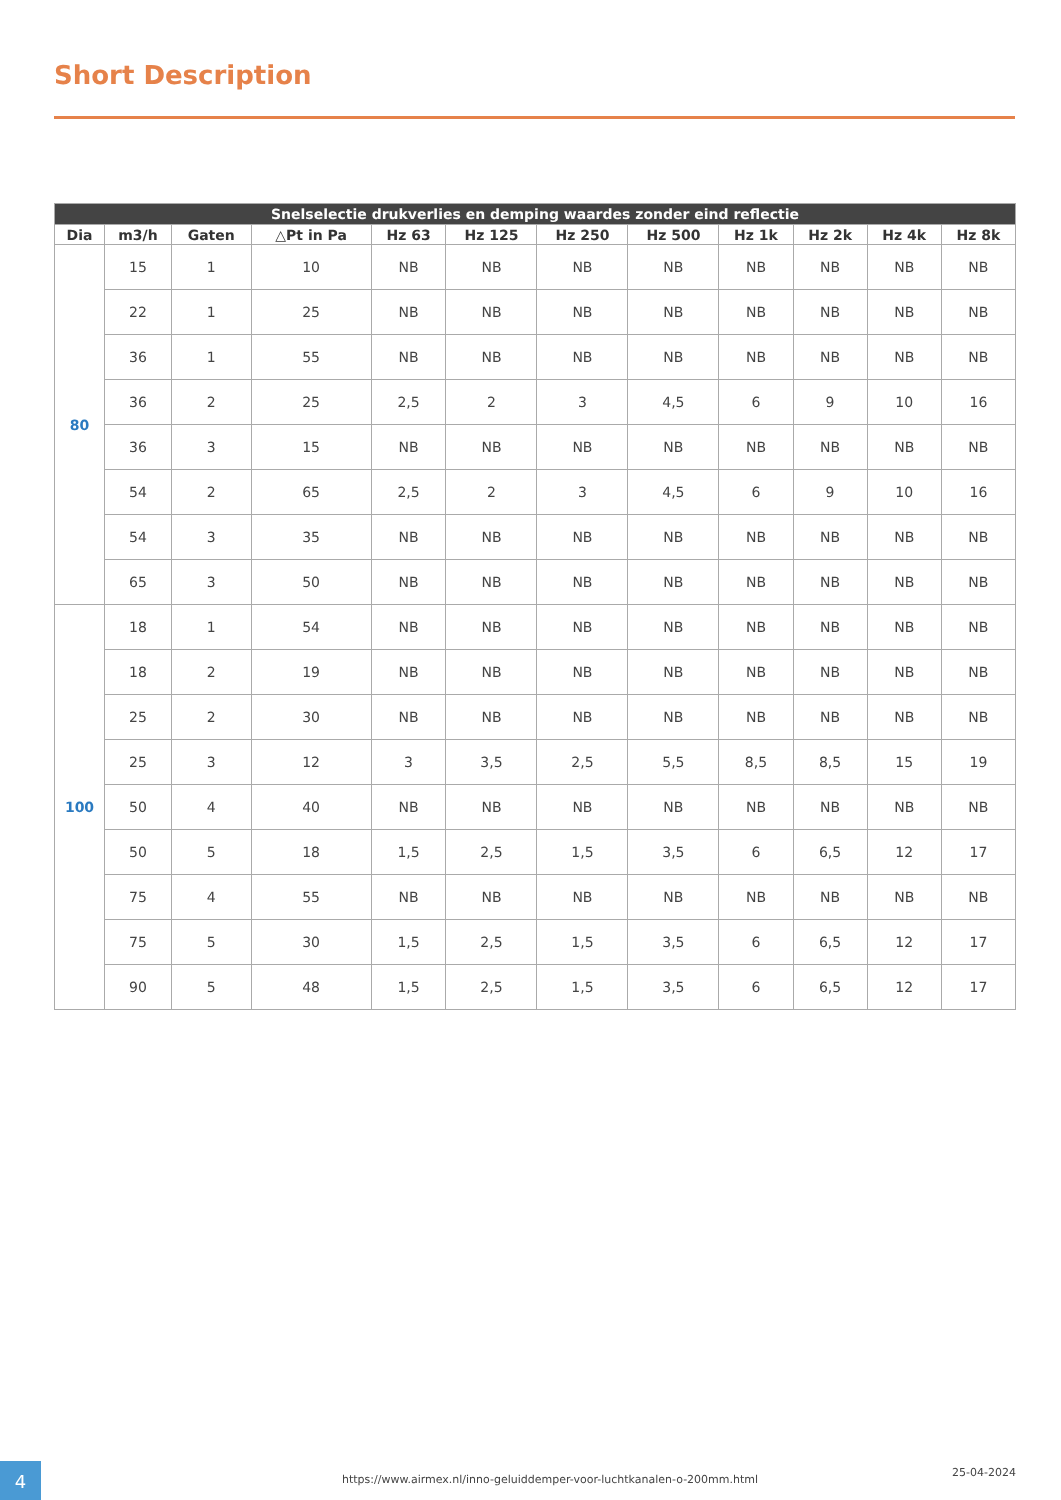Short Description
| Snelselectie drukverlies en demping waardes zonder eind reflectie | | | | | | | | | | | |
| --- | --- | --- | --- | --- | --- | --- | --- | --- | --- | --- | --- |
| Dia | m3/h | Gaten | △Pt in Pa | Hz 63 | Hz 125 | Hz 250 | Hz 500 | Hz 1k | Hz 2k | Hz 4k | Hz 8k |
| 80 | 15 | 1 | 10 | NB | NB | NB | NB | NB | NB | NB | NB |
| | 22 | 1 | 25 | NB | NB | NB | NB | NB | NB | NB | NB |
| | 36 | 1 | 55 | NB | NB | NB | NB | NB | NB | NB | NB |
| | 36 | 2 | 25 | 2,5 | 2 | 3 | 4,5 | 6 | 9 | 10 | 16 |
| | 36 | 3 | 15 | NB | NB | NB | NB | NB | NB | NB | NB |
| | 54 | 2 | 65 | 2,5 | 2 | 3 | 4,5 | 6 | 9 | 10 | 16 |
| | 54 | 3 | 35 | NB | NB | NB | NB | NB | NB | NB | NB |
| | 65 | 3 | 50 | NB | NB | NB | NB | NB | NB | NB | NB |
| 100 | 18 | 1 | 54 | NB | NB | NB | NB | NB | NB | NB | NB |
| | 18 | 2 | 19 | NB | NB | NB | NB | NB | NB | NB | NB |
| | 25 | 2 | 30 | NB | NB | NB | NB | NB | NB | NB | NB |
| | 25 | 3 | 12 | 3 | 3,5 | 2,5 | 5,5 | 8,5 | 8,5 | 15 | 19 |
| | 50 | 4 | 40 | NB | NB | NB | NB | NB | NB | NB | NB |
| | 50 | 5 | 18 | 1,5 | 2,5 | 1,5 | 3,5 | 6 | 6,5 | 12 | 17 |
| | 75 | 4 | 55 | NB | NB | NB | NB | NB | NB | NB | NB |
| | 75 | 5 | 30 | 1,5 | 2,5 | 1,5 | 3,5 | 6 | 6,5 | 12 | 17 |
| | 90 | 5 | 48 | 1,5 | 2,5 | 1,5 | 3,5 | 6 | 6,5 | 12 | 17 |
4
https://www.airmex.nl/inno-geluiddemper-voor-luchtkanalen-o-200mm.html
25-04-2024